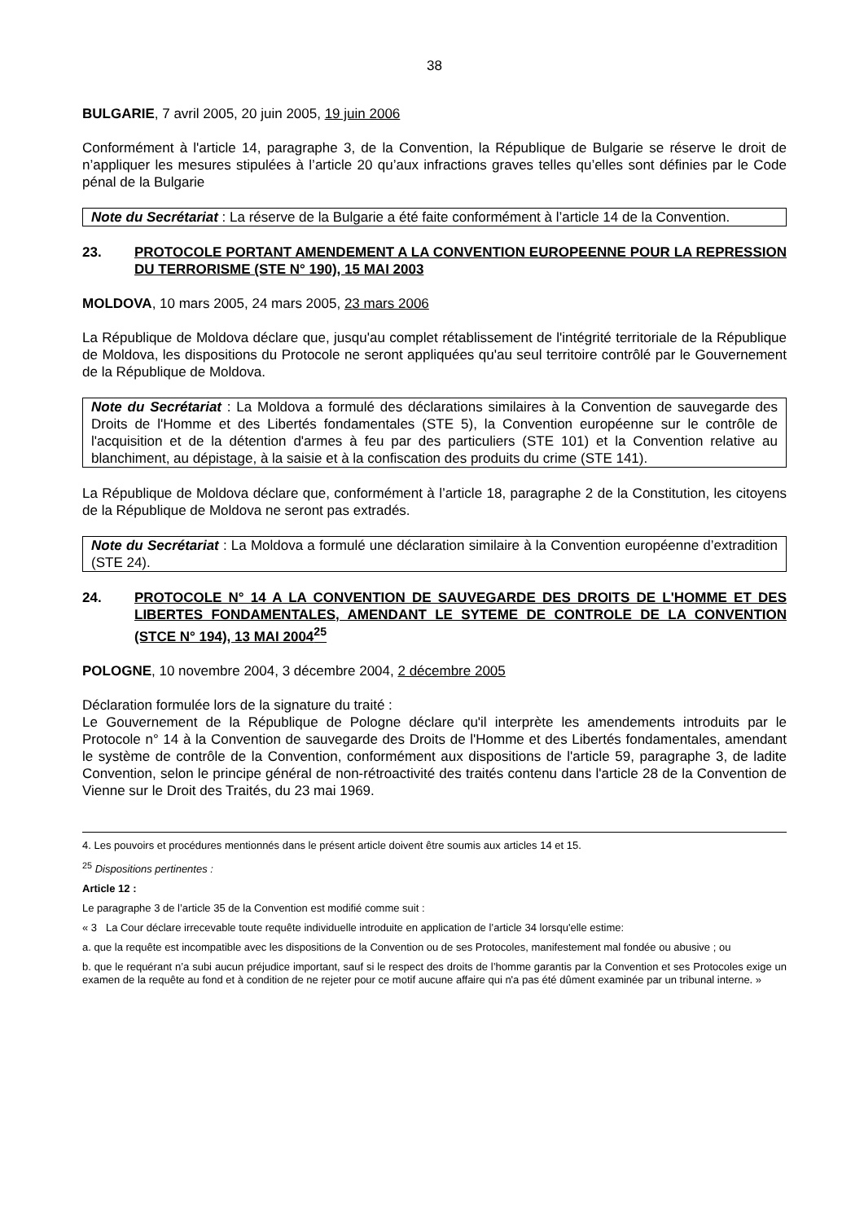38
BULGARIE, 7 avril 2005, 20 juin 2005, 19 juin 2006
Conformément à l'article 14, paragraphe 3, de la Convention, la République de Bulgarie se réserve le droit de n’appliquer les mesures stipulées à l’article 20 qu’aux infractions graves telles qu’elles sont définies par le Code pénal de la Bulgarie
Note du Secrétariat : La réserve de la Bulgarie a été faite conformément à l’article 14 de la Convention.
23. PROTOCOLE PORTANT AMENDEMENT A LA CONVENTION EUROPEENNE POUR LA REPRESSION DU TERRORISME (STE N° 190), 15 MAI 2003
MOLDOVA, 10 mars 2005, 24 mars 2005, 23 mars 2006
La République de Moldova déclare que, jusqu'au complet rétablissement de l'intégrité territoriale de la République de Moldova, les dispositions du Protocole ne seront appliquées qu'au seul territoire contrôlé par le Gouvernement de la République de Moldova.
Note du Secrétariat : La Moldova a formulé des déclarations similaires à la Convention de sauvegarde des Droits de l'Homme et des Libertés fondamentales (STE 5), la Convention européenne sur le contrôle de l'acquisition et de la détention d'armes à feu par des particuliers (STE 101) et la Convention relative au blanchiment, au dépistage, à la saisie et à la confiscation des produits du crime (STE 141).
La République de Moldova déclare que, conformément à l’article 18, paragraphe 2 de la Constitution, les citoyens de la République de Moldova ne seront pas extradés.
Note du Secrétariat : La Moldova a formulé une déclaration similaire à la Convention européenne d’extradition (STE 24).
24. PROTOCOLE N° 14 A LA CONVENTION DE SAUVEGARDE DES DROITS DE L'HOMME ET DES LIBERTES FONDAMENTALES, AMENDANT LE SYTEME DE CONTROLE DE LA CONVENTION (STCE N° 194), 13 MAI 2004<sup>25</sup>
POLOGNE, 10 novembre 2004, 3 décembre 2004, 2 décembre 2005
Déclaration formulée lors de la signature du traité :
Le Gouvernement de la République de Pologne déclare qu'il interprète les amendements introduits par le Protocole n° 14 à la Convention de sauvegarde des Droits de l'Homme et des Libertés fondamentales, amendant le système de contrôle de la Convention, conformément aux dispositions de l'article 59, paragraphe 3, de ladite Convention, selon le principe général de non-rétroactivité des traités contenu dans l'article 28 de la Convention de Vienne sur le Droit des Traités, du 23 mai 1969.
4. Les pouvoirs et procédures mentionnés dans le présent article doivent être soumis aux articles 14 et 15.
<sup>25</sup> Dispositions pertinentes :
Article 12 :
Le paragraphe 3 de l’article 35 de la Convention est modifié comme suit :
« 3 La Cour déclare irrecevable toute requête individuelle introduite en application de l’article 34 lorsqu'elle estime:
a. que la requête est incompatible avec les dispositions de la Convention ou de ses Protocoles, manifestement mal fondée ou abusive ; ou
b. que le requérant n’a subi aucun préjudice important, sauf si le respect des droits de l’homme garantis par la Convention et ses Protocoles exige un examen de la requête au fond et à condition de ne rejeter pour ce motif aucune affaire qui n'a pas été dûment examinée par un tribunal interne. »